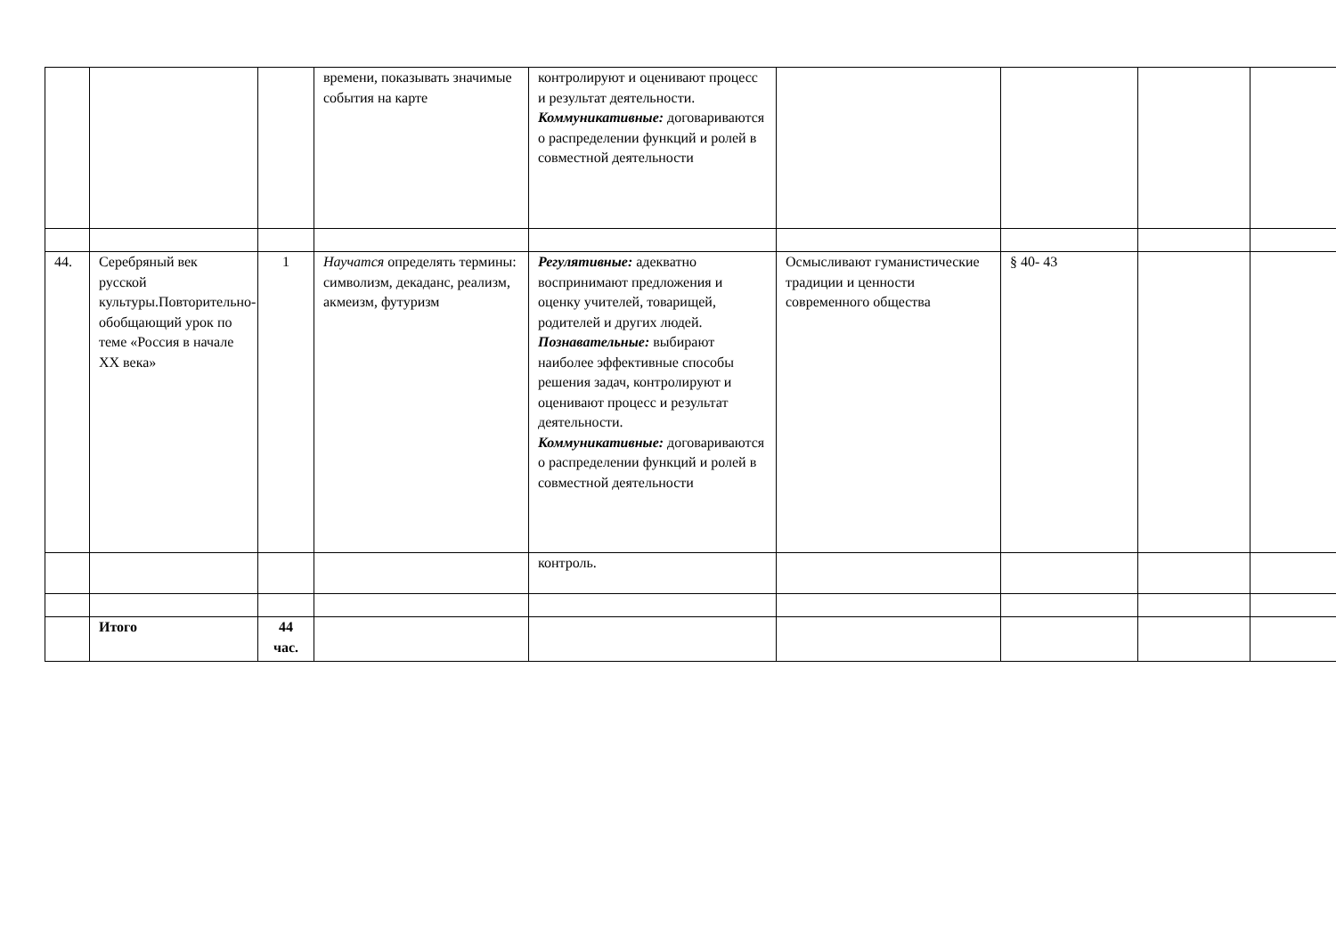| | | | времени, показывать значимые события на карте | контролируют и оценивают процесс и результат деятельности. Коммуникативные: договариваются о распределении функций и ролей в совместной деятельности | | | | |
| 44. | Серебряный век русской культуры.Повторительно-обобщающий урок по теме «Россия в начале XX века» | 1 | Научатся определять термины: символизм, декаданс, реализм, акмеизм, футуризм | Регулятивные: адекватно воспринимают предложения и оценку учителей, товарищей, родителей и других людей. Познавательные: выбирают наиболее эффективные способы решения задач, контролируют и оценивают процесс и результат деятельности. Коммуникативные: договариваются о распределении функций и ролей в совместной деятельности | Осмысливают гуманистические традиции и ценности современного общества | § 40- 43 | | |
| | | | | контроль. | | | | |
| | Итого | 44 час. | | | | | | |